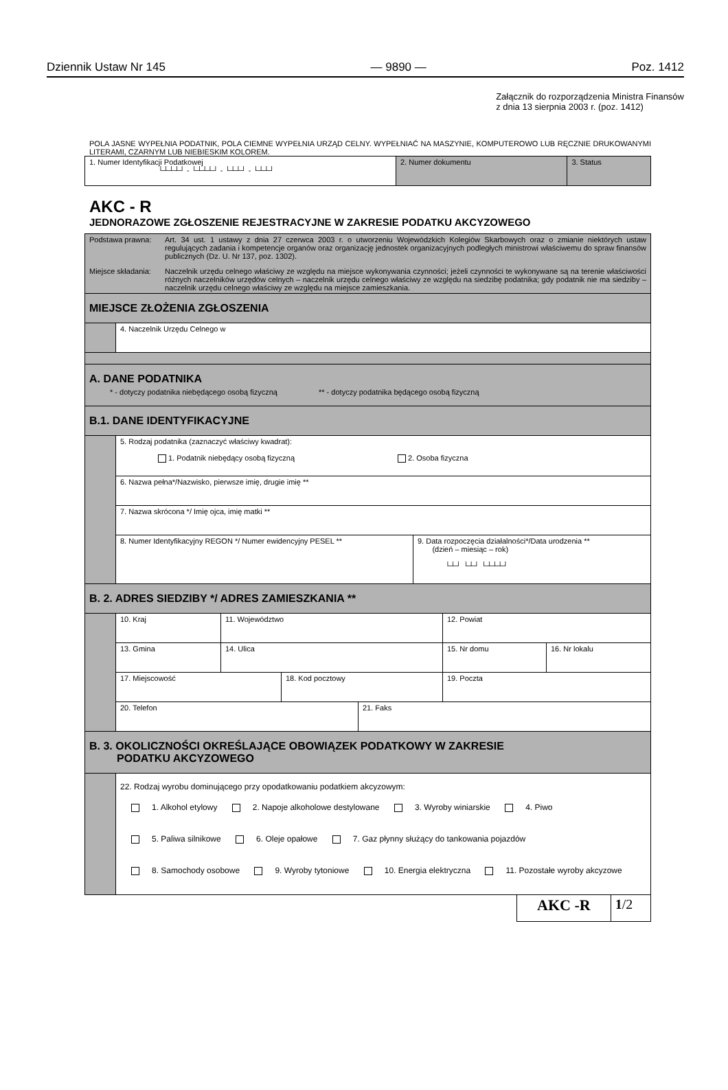Dziennik Ustaw Nr 145 — 9890 — Poz. 1412
Załącznik do rozporządzenia Ministra Finansów
z dnia 13 sierpnia 2003 r. (poz. 1412)
POLA JASNE WYPEŁNIA PODATNIK, POLA CIEMNE WYPEŁNIA URZĄD CELNY. WYPEŁNIAĆ NA MASZYNIE, KOMPUTEROWO LUB RĘCZNIE DRUKOWANYMI LITERAMI, CZARNYM LUB NIEBIESKIM KOLOREM.
| 1. Numer Identyfikacji Podatkowej └┴┴┴┘ - └┴┴┴┘ - └┴┴┘ - └┴┴┘ | 2. Numer dokumentu | 3. Status |
AKC - R
JEDNORAZOWE ZGŁOSZENIE REJESTRACYJNE W ZAKRESIE PODATKU AKCYZOWEGO
| / Podstawa prawna: / Art. 34 ust. 1 ustawy z dnia 27 czerwca 2003 r. o utworzeniu Wojewódzkich Kolegiów Skarbowych oraz o zmianie niektórych ustaw regulujących zadania i kompetencje organów oraz organizację jednostek organizacyjnych podległych ministrowi właściwemu do spraw finansów publicznych (Dz. U. Nr 137, poz. 1302). / / Miejsce składania: / Naczelnik urzędu celnego właściwy ze względu na miejsce wykonywania czynności; jeżeli czynności te wykonywane są na terenie właściwości różnych naczelników urzędów celnych – naczelnik urzędu celnego właściwy ze względu na siedzibę podatnika; gdy podatnik nie ma siedziby – naczelnik urzędu celnego właściwy ze względu na miejsce zamieszkania. / | |
| MIEJSCE ZŁOŻENIA ZGŁOSZENIA | |
| | 4. Naczelnik Urzędu Celnego w |
| A. DANE PODATNIKA * - dotyczy podatnika niebędącego osobą fizyczną ** - dotyczy podatnika będącego osobą fizyczną | |
| B.1. DANE IDENTYFIKACYJNE | |
| | 5. Rodzaj podatnika (zaznaczyć właściwy kwadrat): 1. Podatnik niebędący osobą fizyczną 2. Osoba fizyczna |
| | 6. Nazwa pełna*/Nazwisko, pierwsze imię, drugie imię ** |
| | 7. Nazwa skrócona */ Imię ojca, imię matki ** |
| | / 8. Numer Identyfikacyjny REGON */ Numer ewidencyjny PESEL ** / 9. Data rozpoczęcia działalności*/Data urodzenia ** (dzień – miesiąc – rok) └┴┘ └┴┘ └┴┴┴┘ / |
| B. 2. ADRES SIEDZIBY */ ADRES ZAMIESZKANIA ** | |
| | / 10. Kraj / 11. Województwo / 12. Powiat / |
| | / 13. Gmina / 14. Ulica / 15. Nr domu / 16. Nr lokalu / |
| | / 17. Miejscowość / 18. Kod pocztowy / 19. Poczta / |
| | / 20. Telefon / 21. Faks / |
| B. 3. OKOLICZNOŚCI OKREŚLAJĄCE OBOWIĄZEK PODATKOWY W ZAKRESIE PODATKU AKCYZOWEGO | |
| | 22. Rodzaj wyrobu dominującego przy opodatkowaniu podatkiem akcyzowym: 1. Alkohol etylowy 2. Napoje alkoholowe destylowane 3. Wyroby winiarskie 4. Piwo 5. Paliwa silnikowe 6. Oleje opałowe 7. Gaz płynny służący do tankowania pojazdów 8. Samochody osobowe 9. Wyroby tytoniowe 10. Energia elektryczna 11. Pozostałe wyroby akcyzowe |
| AKC -R | 1 /2 |